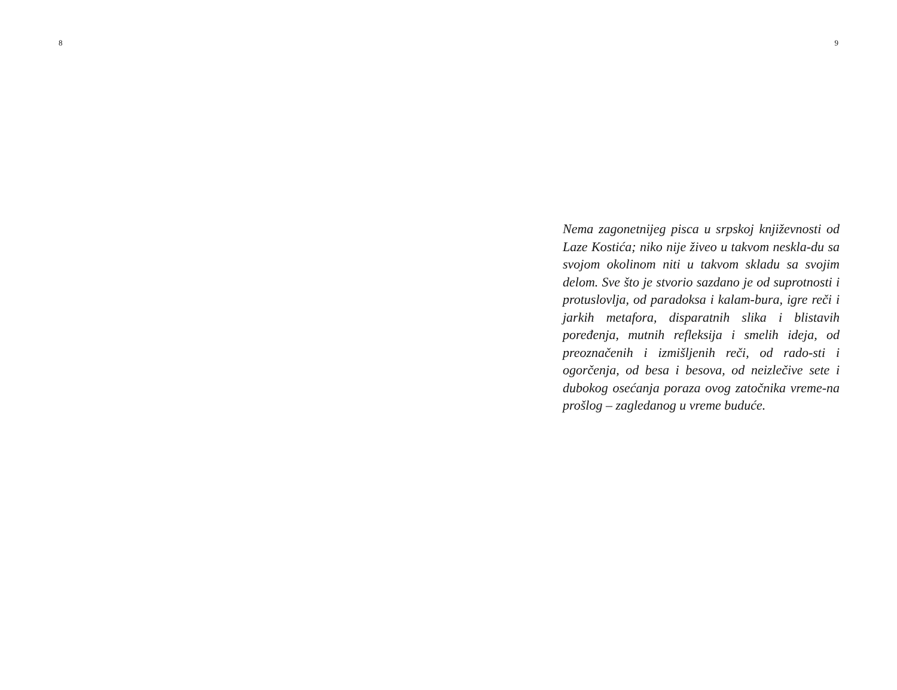8 9
Nema zagonetnijeg pisca u srpskoj književnosti od Laze Kostića; niko nije živeo u takvom nesklа-du sa svojom okolinom niti u takvom skladu sa svojim delom. Sve što je stvorio sazdano je od suprotnosti i protuslovlja, od paradoksa i kalam-bura, igre reči i jarkih metafora, disparatnih slika i blistavih poređenja, mutnih refleksija i smelih ideja, od preoznačenih i izmišljenih reči, od rado-sti i ogorčenja, od besa i besova, od neizlečive sete i dubokog osećanja poraza ovog zatočnika vreme-na prošlog – zagledanog u vreme buduće.